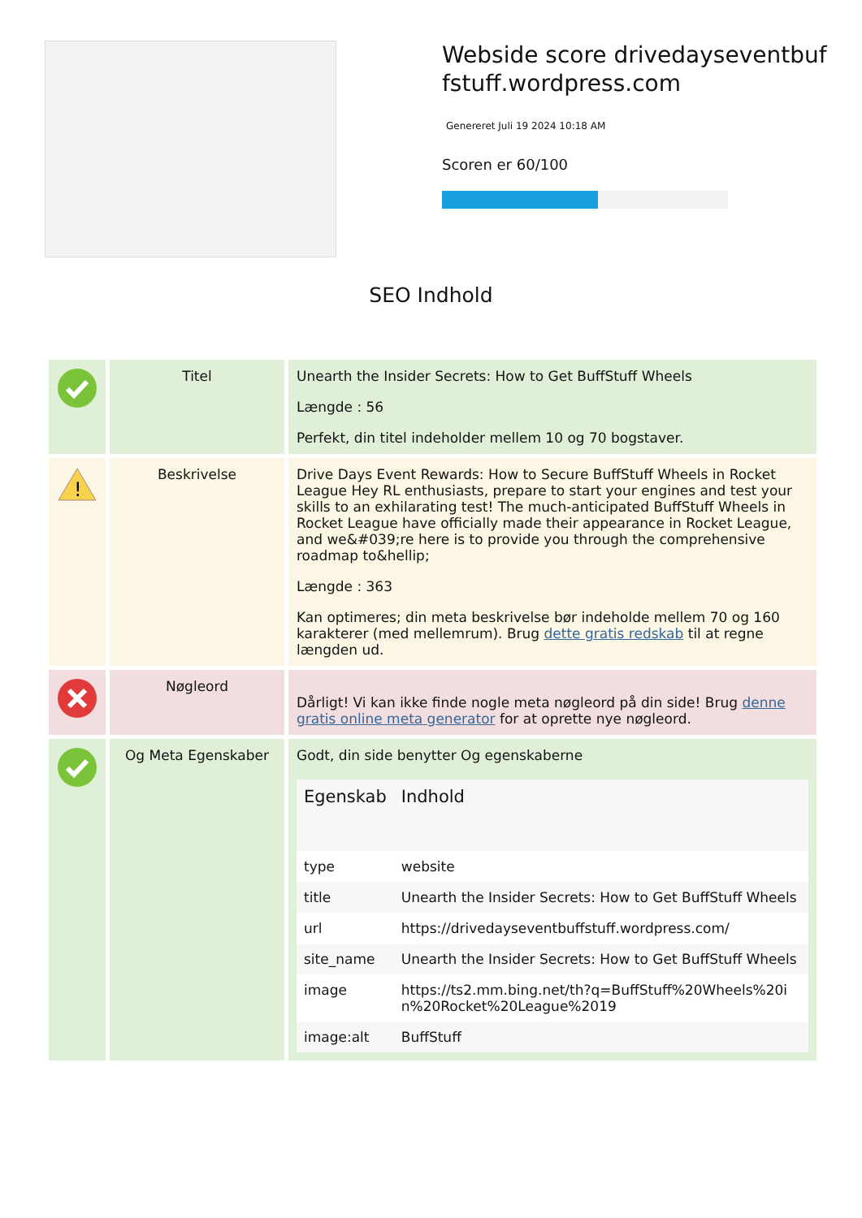Webside score drivedayseventbuffstuff.wordpress.com
Genereret Juli 19 2024 10:18 AM
Scoren er 60/100
SEO Indhold
| | Titel | Unearth the Insider Secrets: How to Get BuffStuff Wheels Længde : 56 Perfekt, din titel indeholder mellem 10 og 70 bogstaver. |
| ! | Beskrivelse | Drive Days Event Rewards: How to Secure BuffStuff Wheels in Rocket League Hey RL enthusiasts, prepare to start your engines and test your skills to an exhilarating test! The much-anticipated BuffStuff Wheels in Rocket League have officially made their appearance in Rocket League, and we&#039;re here is to provide you through the comprehensive roadmap to&hellip; Længde : 363 Kan optimeres; din meta beskrivelse bør indeholde mellem 70 og 160 karakterer (med mellemrum). Brug dette gratis redskab til at regne længden ud. |
| | Nøgleord | Dårligt! Vi kan ikke finde nogle meta nøgleord på din side! Brug denne gratis online meta generator for at oprette nye nøgleord. |
| | Og Meta Egenskaber | Godt, din side benytter Og egenskaberne / Egenskab / Indhold / / --- / --- / / type / website / / title / Unearth the Insider Secrets: How to Get BuffStuff Wheels / / url / https://drivedayseventbuffstuff.wordpress.com/ / / site_name / Unearth the Insider Secrets: How to Get BuffStuff Wheels / / image / https://ts2.mm.bing.net/th?q=BuffStuff%20Wheels%20in%20Rocket%20League%2019 / / image:alt / BuffStuff / |